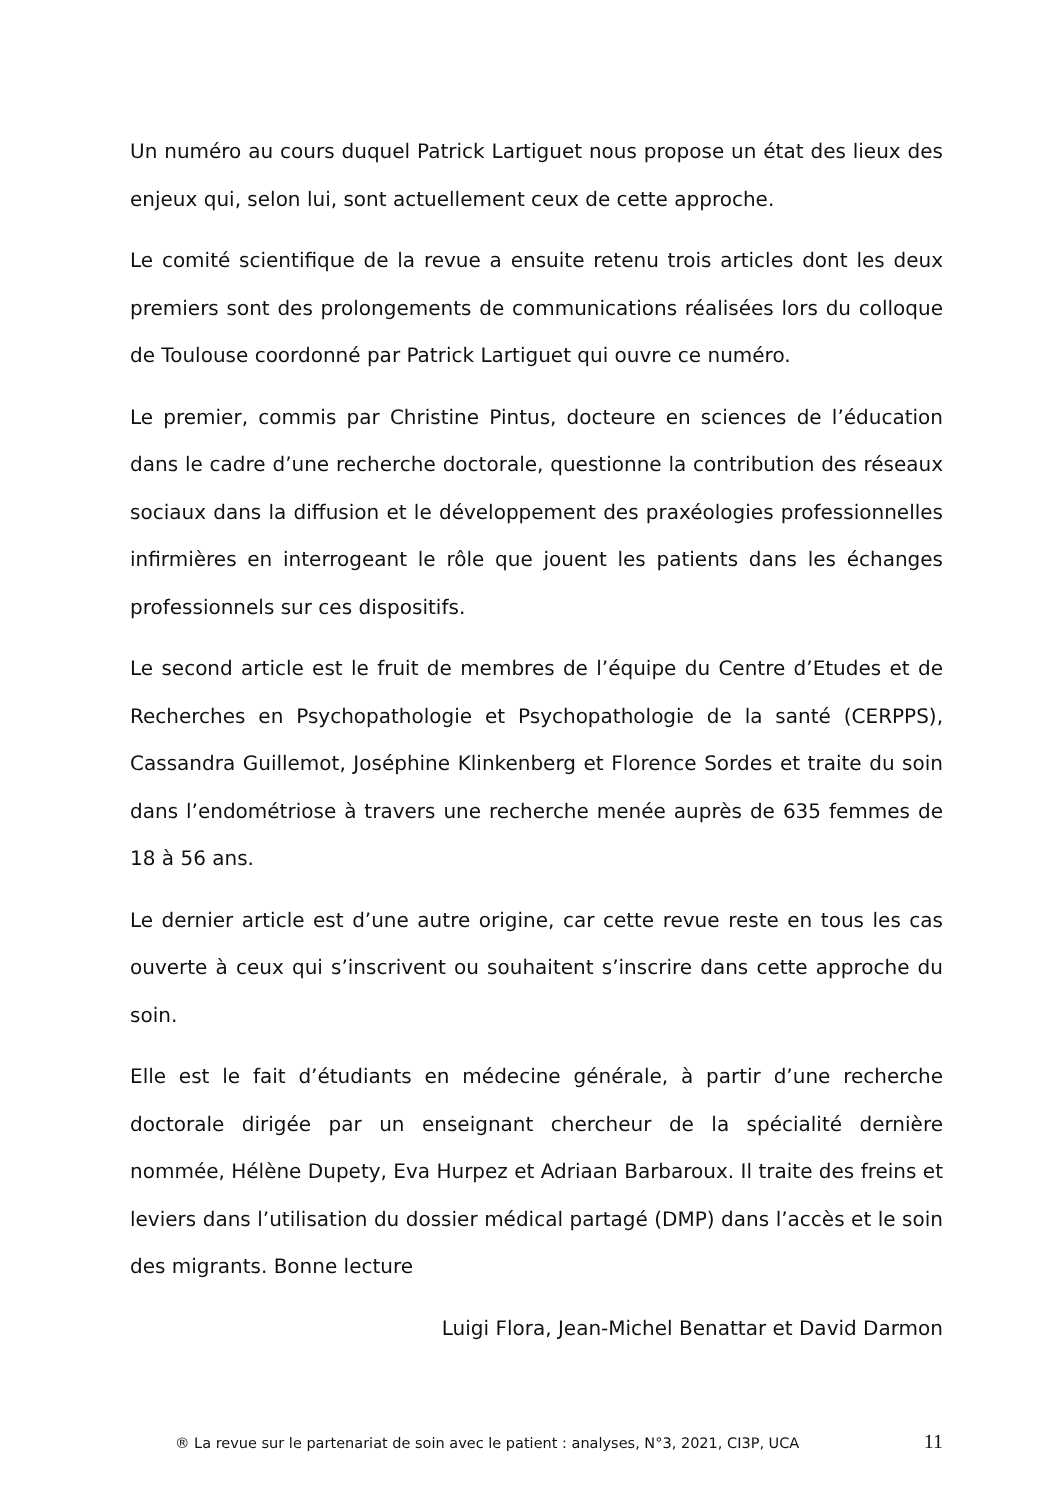Un numéro au cours duquel Patrick Lartiguet nous propose un état des lieux des enjeux qui, selon lui, sont actuellement ceux de cette approche.
Le comité scientifique de la revue a ensuite retenu trois articles dont les deux premiers sont des prolongements de communications réalisées lors du colloque de Toulouse coordonné par Patrick Lartiguet qui ouvre ce numéro.
Le premier, commis par Christine Pintus, docteure en sciences de l’éducation dans le cadre d’une recherche doctorale, questionne la contribution des réseaux sociaux dans la diffusion et le développement des praxéologies professionnelles infirmières en interrogeant le rôle que jouent les patients dans les échanges professionnels sur ces dispositifs.
Le second article est le fruit de membres de l’équipe du Centre d’Etudes et de Recherches en Psychopathologie et Psychopathologie de la santé (CERPPS), Cassandra Guillemot, Joséphine Klinkenberg et Florence Sordes et traite du soin dans l’endométriose à travers une recherche menée auprès de 635 femmes de 18 à 56 ans.
Le dernier article est d’une autre origine, car cette revue reste en tous les cas ouverte à ceux qui s’inscrivent ou souhaitent s’inscrire dans cette approche du soin.
Elle est le fait d’étudiants en médecine générale, à partir d’une recherche doctorale dirigée par un enseignant chercheur de la spécialité dernière nommée, Hélène Dupety, Eva Hurpez et Adriaan Barbaroux. Il traite des freins et leviers dans l’utilisation du dossier médical partagé (DMP) dans l’accès et le soin des migrants. Bonne lecture
Luigi Flora, Jean-Michel Benattar et David Darmon
® La revue sur le partenariat de soin avec le patient : analyses, N°3, 2021, CI3P, UCA 11